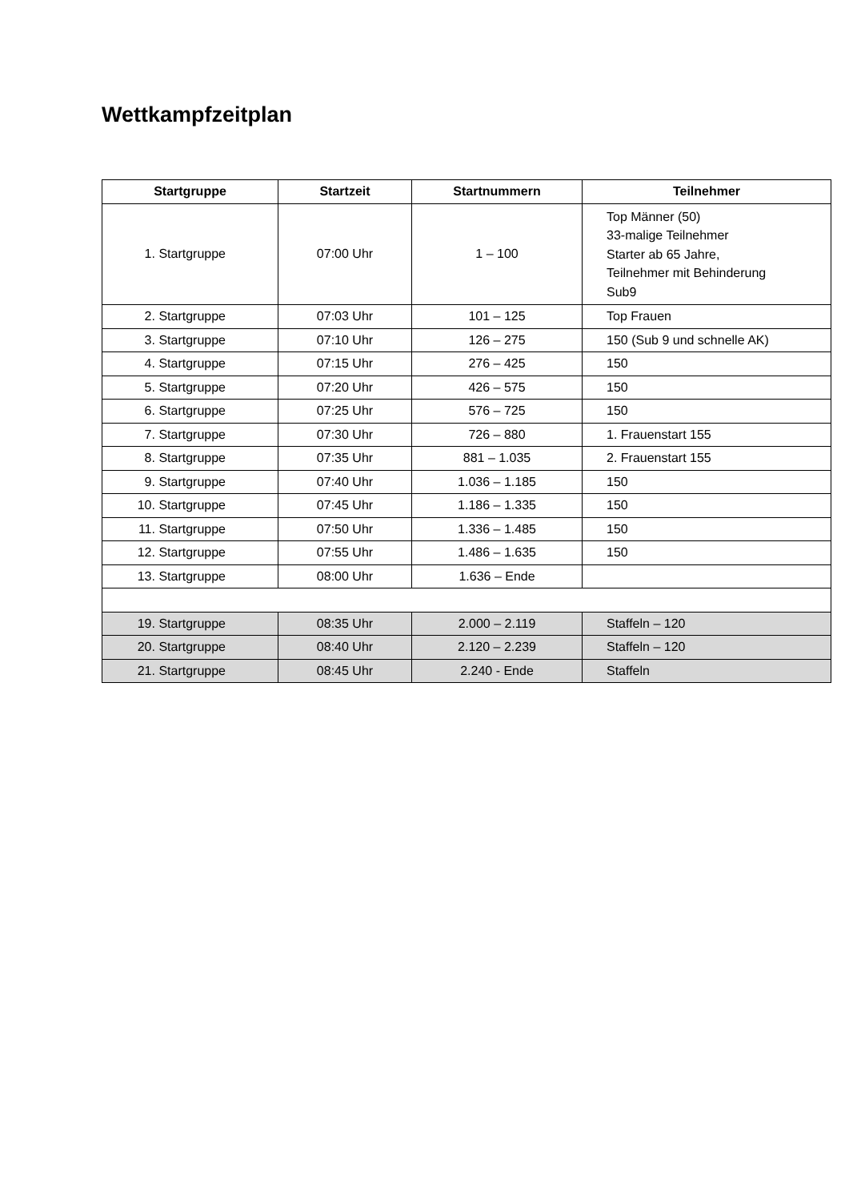Wettkampfzeitplan
| Startgruppe | Startzeit | Startnummern | Teilnehmer |
| --- | --- | --- | --- |
| 1. Startgruppe | 07:00 Uhr | 1 – 100 | Top Männer (50) 33-malige Teilnehmer Starter ab 65 Jahre, Teilnehmer mit Behinderung Sub9 |
| 2. Startgruppe | 07:03 Uhr | 101 – 125 | Top Frauen |
| 3. Startgruppe | 07:10 Uhr | 126 – 275 | 150 (Sub 9 und schnelle AK) |
| 4. Startgruppe | 07:15 Uhr | 276 – 425 | 150 |
| 5. Startgruppe | 07:20 Uhr | 426 – 575 | 150 |
| 6. Startgruppe | 07:25 Uhr | 576 – 725 | 150 |
| 7. Startgruppe | 07:30 Uhr | 726 – 880 | 1. Frauenstart 155 |
| 8. Startgruppe | 07:35 Uhr | 881 – 1.035 | 2. Frauenstart 155 |
| 9. Startgruppe | 07:40 Uhr | 1.036 – 1.185 | 150 |
| 10. Startgruppe | 07:45 Uhr | 1.186 – 1.335 | 150 |
| 11. Startgruppe | 07:50 Uhr | 1.336 – 1.485 | 150 |
| 12. Startgruppe | 07:55 Uhr | 1.486 – 1.635 | 150 |
| 13. Startgruppe | 08:00 Uhr | 1.636 – Ende | |
| 19. Startgruppe | 08:35 Uhr | 2.000 – 2.119 | Staffeln – 120 |
| 20. Startgruppe | 08:40 Uhr | 2.120 – 2.239 | Staffeln – 120 |
| 21. Startgruppe | 08:45 Uhr | 2.240 - Ende | Staffeln |